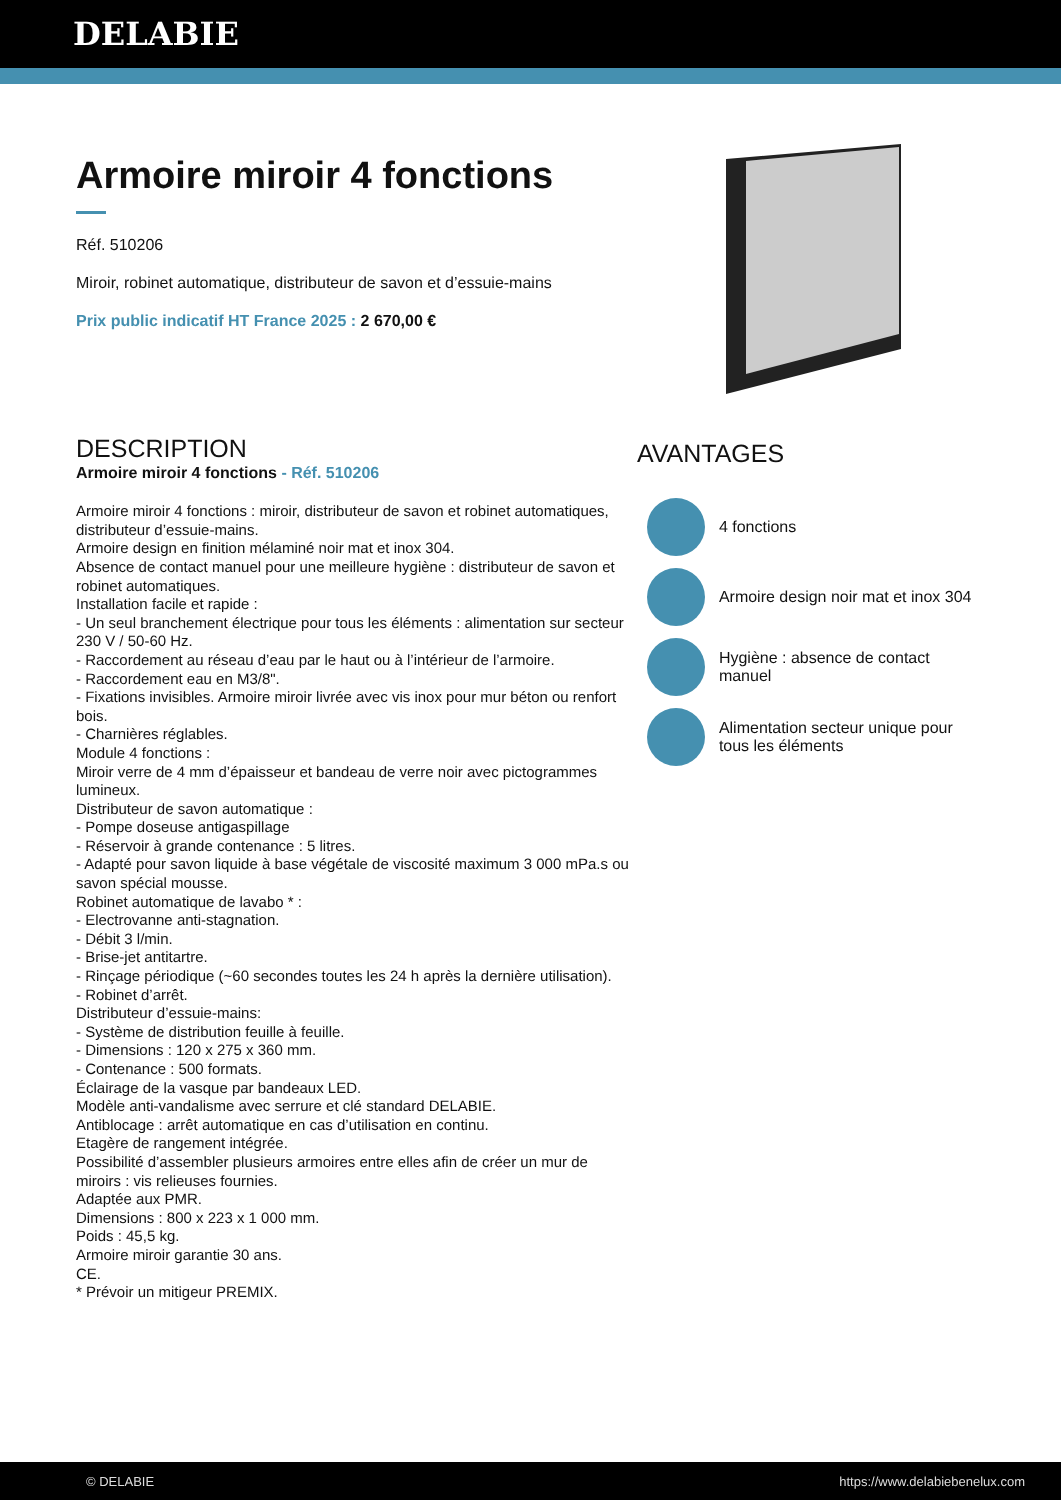DELABIE
Armoire miroir 4 fonctions
Réf. 510206
Miroir, robinet automatique, distributeur de savon et d’essuie-mains
Prix public indicatif HT France 2025 : 2 670,00 €
DESCRIPTION
Armoire miroir 4 fonctions - Réf. 510206
Armoire miroir 4 fonctions : miroir, distributeur de savon et robinet automatiques, distributeur d’essuie-mains.
Armoire design en finition mélaminé noir mat et inox 304.
Absence de contact manuel pour une meilleure hygiène : distributeur de savon et robinet automatiques.
Installation facile et rapide :
- Un seul branchement électrique pour tous les éléments : alimentation sur secteur 230 V / 50-60 Hz.
- Raccordement au réseau d’eau par le haut ou à l’intérieur de l’armoire.
- Raccordement eau en M3/8".
- Fixations invisibles. Armoire miroir livrée avec vis inox pour mur béton ou renfort bois.
- Charnières réglables.
Module 4 fonctions :
Miroir verre de 4 mm d’épaisseur et bandeau de verre noir avec pictogrammes lumineux.
Distributeur de savon automatique :
- Pompe doseuse antigaspillage
- Réservoir à grande contenance : 5 litres.
- Adapté pour savon liquide à base végétale de viscosité maximum 3 000 mPa.s ou savon spécial mousse.
Robinet automatique de lavabo * :
- Electrovanne anti-stagnation.
- Débit 3 l/min.
- Brise-jet antitartre.
- Rinçage périodique (~60 secondes toutes les 24 h après la dernière utilisation).
- Robinet d’arrêt.
Distributeur d’essuie-mains:
- Système de distribution feuille à feuille.
- Dimensions : 120 x 275 x 360 mm.
- Contenance : 500 formats.
Éclairage de la vasque par bandeaux LED.
Modèle anti-vandalisme avec serrure et clé standard DELABIE.
Antiblocage : arrêt automatique en cas d’utilisation en continu.
Etagère de rangement intégrée.
Possibilité d’assembler plusieurs armoires entre elles afin de créer un mur de miroirs : vis relieuses fournies.
Adaptée aux PMR.
Dimensions : 800 x 223 x 1 000 mm.
Poids : 45,5 kg.
Armoire miroir garantie 30 ans.
CE.
* Prévoir un mitigeur PREMIX.
AVANTAGES
4 fonctions
Armoire design noir mat et inox 304
Hygiène : absence de contact manuel
Alimentation secteur unique pour tous les éléments
© DELABIE https://www.delabiebenelux.com